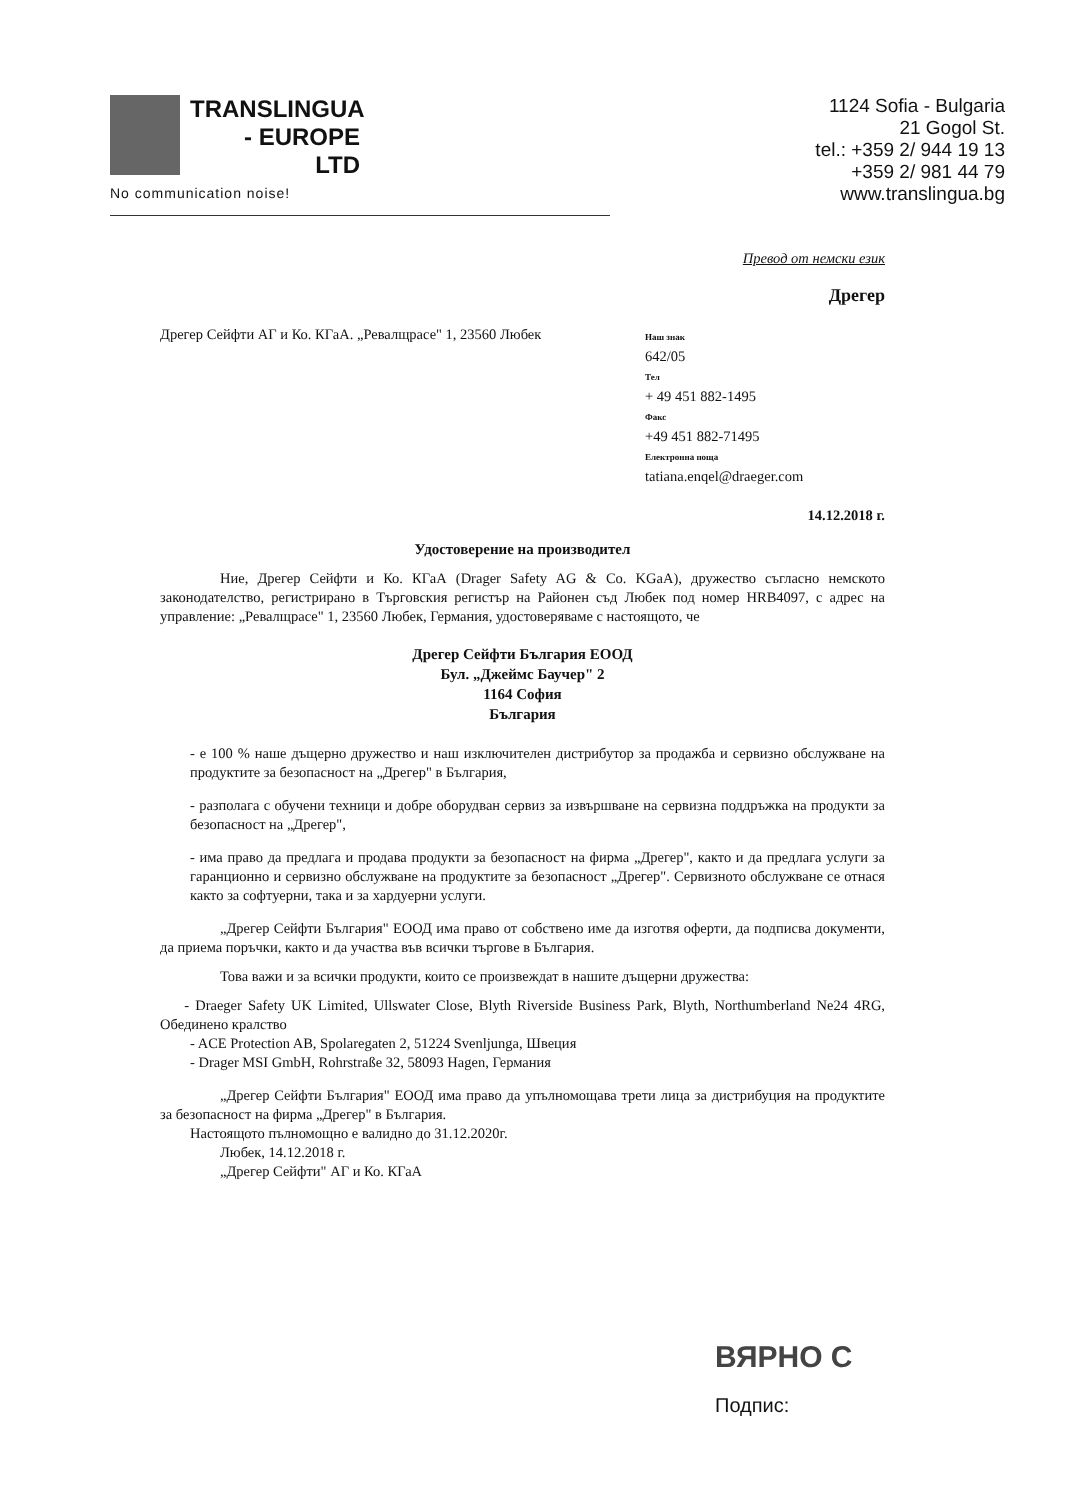TRANSLINGUA
- EUROPE
LTD
No communication noise!
1124 Sofia - Bulgaria
21 Gogol St.
tel.: +359 2/ 944 19 13
+359 2/ 981 44 79
www.translingua.bg
Превод от немски език
Дрегер
Дрегер Сейфти АГ и Ко. КГаА. „Ревалщрасе" 1, 23560 Любек
Наш знак
642/05
Тел
+ 49 451 882-1495
Факс
+49 451 882-71495
Електронна поща
tatiana.enqel@draeger.com
14.12.2018 г.
Удостоверение на производител
Ние, Дрегер Сейфти и Ко. КГаА (Drager Safety AG & Co. KGaA), дружество съгласно немското законодателство, регистрирано в Търговския регистър на Районен съд Любек под номер HRB4097, с адрес на управление: „Ревалщрасе" 1, 23560 Любек, Германия, удостоверяваме с настоящото, че
Дрегер Сейфти България ЕООД
Бул. „Джеймс Баучер" 2
1164 София
България
- е 100 % наше дъщерно дружество и наш изключителен дистрибутор за продажба и сервизно обслужване на продуктите за безопасност на „Дрегер" в България,
- разполага с обучени техници и добре оборудван сервиз за извършване на сервизна поддръжка на продукти за безопасност на „Дрегер",
- има право да предлага и продава продукти за безопасност на фирма „Дрегер", както и да предлага услуги за гаранционно и сервизно обслужване на продуктите за безопасност „Дрегер". Сервизното обслужване се отнася както за софтуерни, така и за хардуерни услуги.
„Дрегер Сейфти България" ЕООД има право от собствено име да изготвя оферти, да подписва документи, да приема поръчки, както и да участва във всички търгове в България.
Това важи и за всички продукти, които се произвеждат в нашите дъщерни дружества:
- Draeger Safety UK Limited, Ullswater Close, Blyth Riverside Business Park, Blyth, Northumberland Ne24 4RG, Обединено кралство
- ACE Protection AB, Spolaregaten 2, 51224 Svenljunga, Швеция
- Drager MSI GmbH, Rohrstraße 32, 58093 Hagen, Германия
„Дрегер Сейфти България" ЕООД има право да упълномощава трети лица за дистрибуция на продуктите за безопасност на фирма „Дрегер" в България.
Настоящото пълномощно е валидно до 31.12.2020г.
Любек, 14.12.2018 г.
„Дрегер Сейфти" АГ и Ко. КГаА
ВЯРНО С
Подпис: